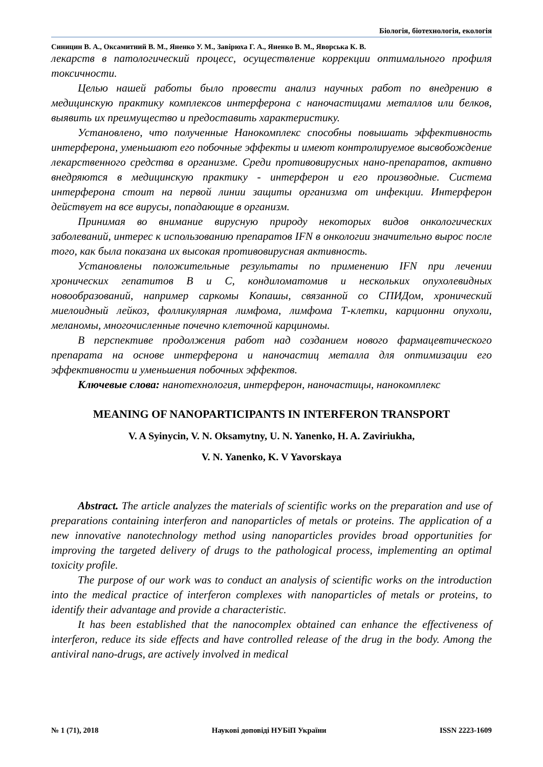Біологія, біотехнологія, екологія
Синицин В. А., Оксамитний В. М., Яненко У. М., Завірюха Г. А., Яненко В. М., Яворська К. В.
лекарств в патологический процесс, осуществление коррекции оптимального профиля токсичности.
Целью нашей работы было провести анализ научных работ по внедрению в медицинскую практику комплексов интерферона с наночастицами металлов или белков, выявить их преимущество и предоставить характеристику.
Установлено, что полученные Нанокомплекс способны повышать эффективность интерферона, уменьшают его побочные эффекты и имеют контролируемое высвобождение лекарственного средства в организме. Среди противовирусных нано-препаратов, активно внедряются в медицинскую практику - интерферон и его производные. Система интерферона стоит на первой линии защиты организма от инфекции. Интерферон действует на все вирусы, попадающие в организм.
Принимая во внимание вирусную природу некоторых видов онкологических заболеваний, интерес к использованию препаратов IFN в онкологии значительно вырос после того, как была показана их высокая противовирусная активность.
Установлены положительные результаты по применению IFN при лечении хронических гепатитов В и С, кондиломатомив и нескольких опухолевидных новообразований, например саркомы Копашы, связанной со СПИДом, хронический миелоидный лейкоз, фолликулярная лимфома, лимфома Т-клетки, карционни опухоли, меланомы, многочисленные почечно клеточной карциномы.
В перспективе продолжения работ над созданием нового фармацевтического препарата на основе интерферона и наночастиц металла для оптимизации его эффективности и уменьшения побочных эффектов.
Ключевые слова: нанотехнология, интерферон, наночастицы, нанокомплекс
MEANING OF NANOPARTICIPANTS IN INTERFERON TRANSPORT
V. A Syinycin, V. N. Oksamytny, U. N. Yanenko, H. A. Zaviriukha,
V. N. Yanenko, K. V Yavorskaya
Abstract. The article analyzes the materials of scientific works on the preparation and use of preparations containing interferon and nanoparticles of metals or proteins. The application of a new innovative nanotechnology method using nanoparticles provides broad opportunities for improving the targeted delivery of drugs to the pathological process, implementing an optimal toxicity profile.
The purpose of our work was to conduct an analysis of scientific works on the introduction into the medical practice of interferon complexes with nanoparticles of metals or proteins, to identify their advantage and provide a characteristic.
It has been established that the nanocomplex obtained can enhance the effectiveness of interferon, reduce its side effects and have controlled release of the drug in the body. Among the antiviral nano-drugs, are actively involved in medical
№ 1 (71), 2018 Наукові доповіді НУБіП України ISSN 2223-1609